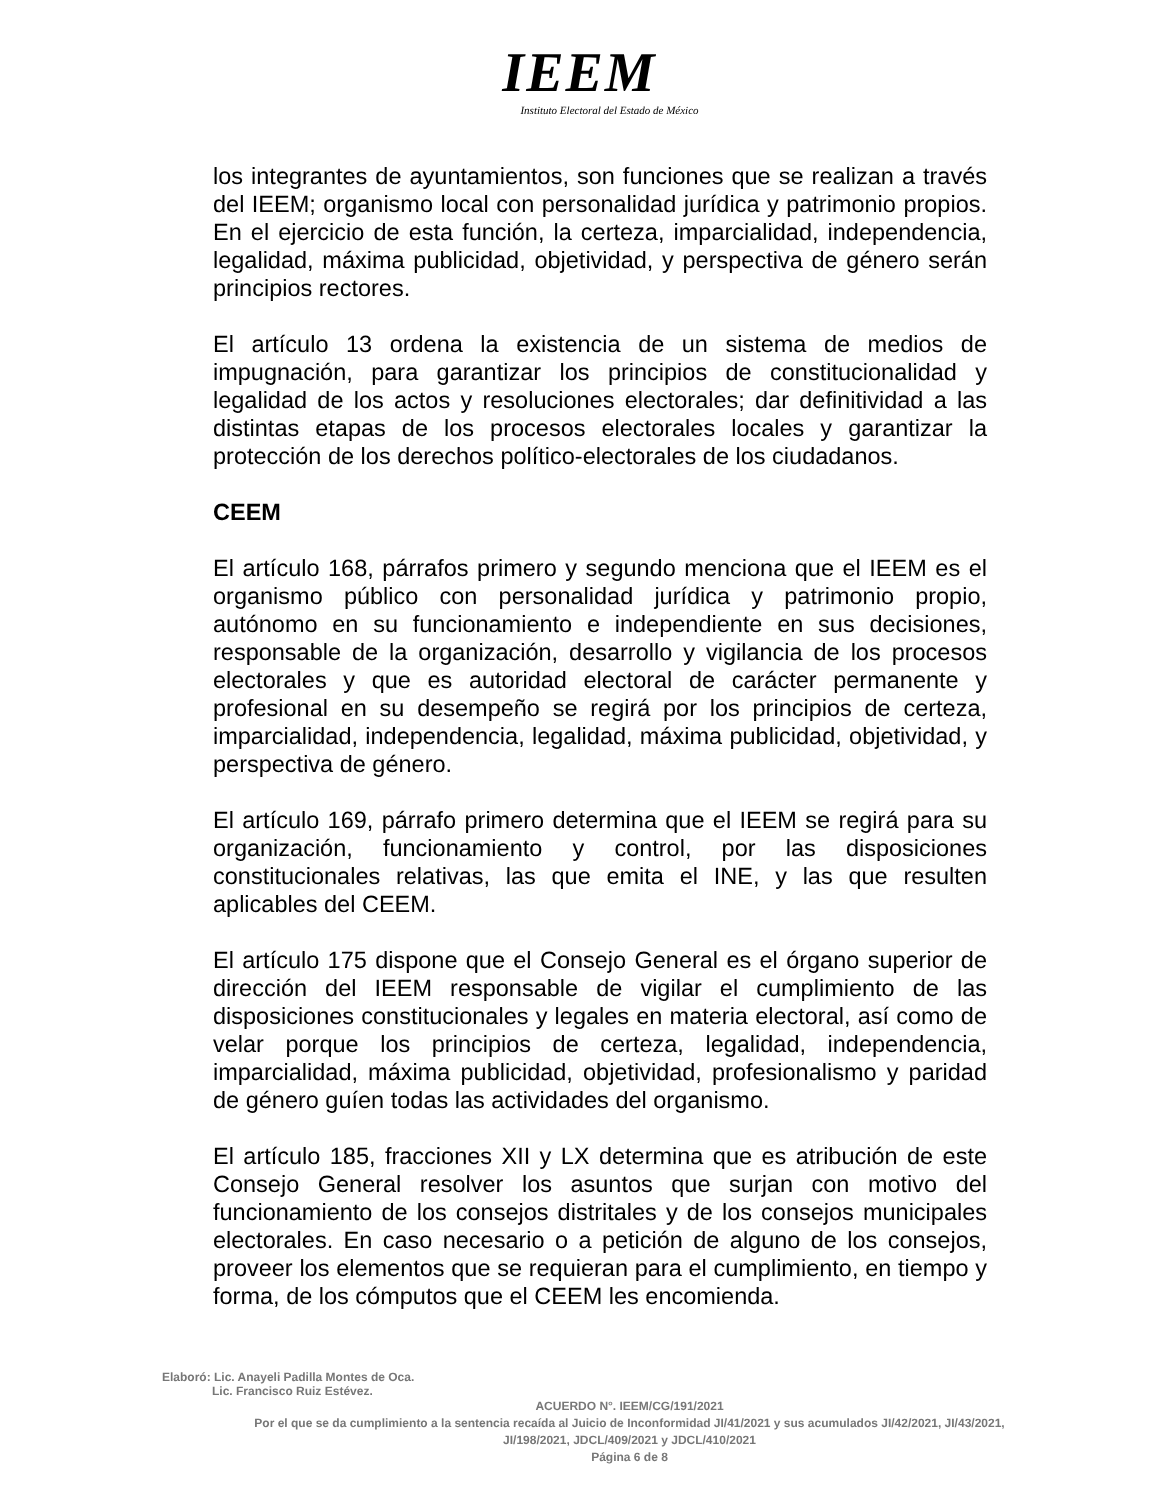IEEM
Instituto Electoral del Estado de México
los integrantes de ayuntamientos, son funciones que se realizan a través del IEEM; organismo local con personalidad jurídica y patrimonio propios. En el ejercicio de esta función, la certeza, imparcialidad, independencia, legalidad, máxima publicidad, objetividad, y perspectiva de género serán principios rectores.
El artículo 13 ordena la existencia de un sistema de medios de impugnación, para garantizar los principios de constitucionalidad y legalidad de los actos y resoluciones electorales; dar definitividad a las distintas etapas de los procesos electorales locales y garantizar la protección de los derechos político-electorales de los ciudadanos.
CEEM
El artículo 168, párrafos primero y segundo menciona que el IEEM es el organismo público con personalidad jurídica y patrimonio propio, autónomo en su funcionamiento e independiente en sus decisiones, responsable de la organización, desarrollo y vigilancia de los procesos electorales y que es autoridad electoral de carácter permanente y profesional en su desempeño se regirá por los principios de certeza, imparcialidad, independencia, legalidad, máxima publicidad, objetividad, y perspectiva de género.
El artículo 169, párrafo primero determina que el IEEM se regirá para su organización, funcionamiento y control, por las disposiciones constitucionales relativas, las que emita el INE, y las que resulten aplicables del CEEM.
El artículo 175 dispone que el Consejo General es el órgano superior de dirección del IEEM responsable de vigilar el cumplimiento de las disposiciones constitucionales y legales en materia electoral, así como de velar porque los principios de certeza, legalidad, independencia, imparcialidad, máxima publicidad, objetividad, profesionalismo y paridad de género guíen todas las actividades del organismo.
El artículo 185, fracciones XII y LX determina que es atribución de este Consejo General resolver los asuntos que surjan con motivo del funcionamiento de los consejos distritales y de los consejos municipales electorales. En caso necesario o a petición de alguno de los consejos, proveer los elementos que se requieran para el cumplimiento, en tiempo y forma, de los cómputos que el CEEM les encomienda.
Elaboró: Lic. Anayeli Padilla Montes de Oca.
Lic. Francisco Ruiz Estévez.
ACUERDO N°. IEEM/CG/191/2021
Por el que se da cumplimiento a la sentencia recaída al Juicio de Inconformidad JI/41/2021 y sus acumulados JI/42/2021, JI/43/2021, JI/198/2021, JDCL/409/2021 y JDCL/410/2021
Página 6 de 8